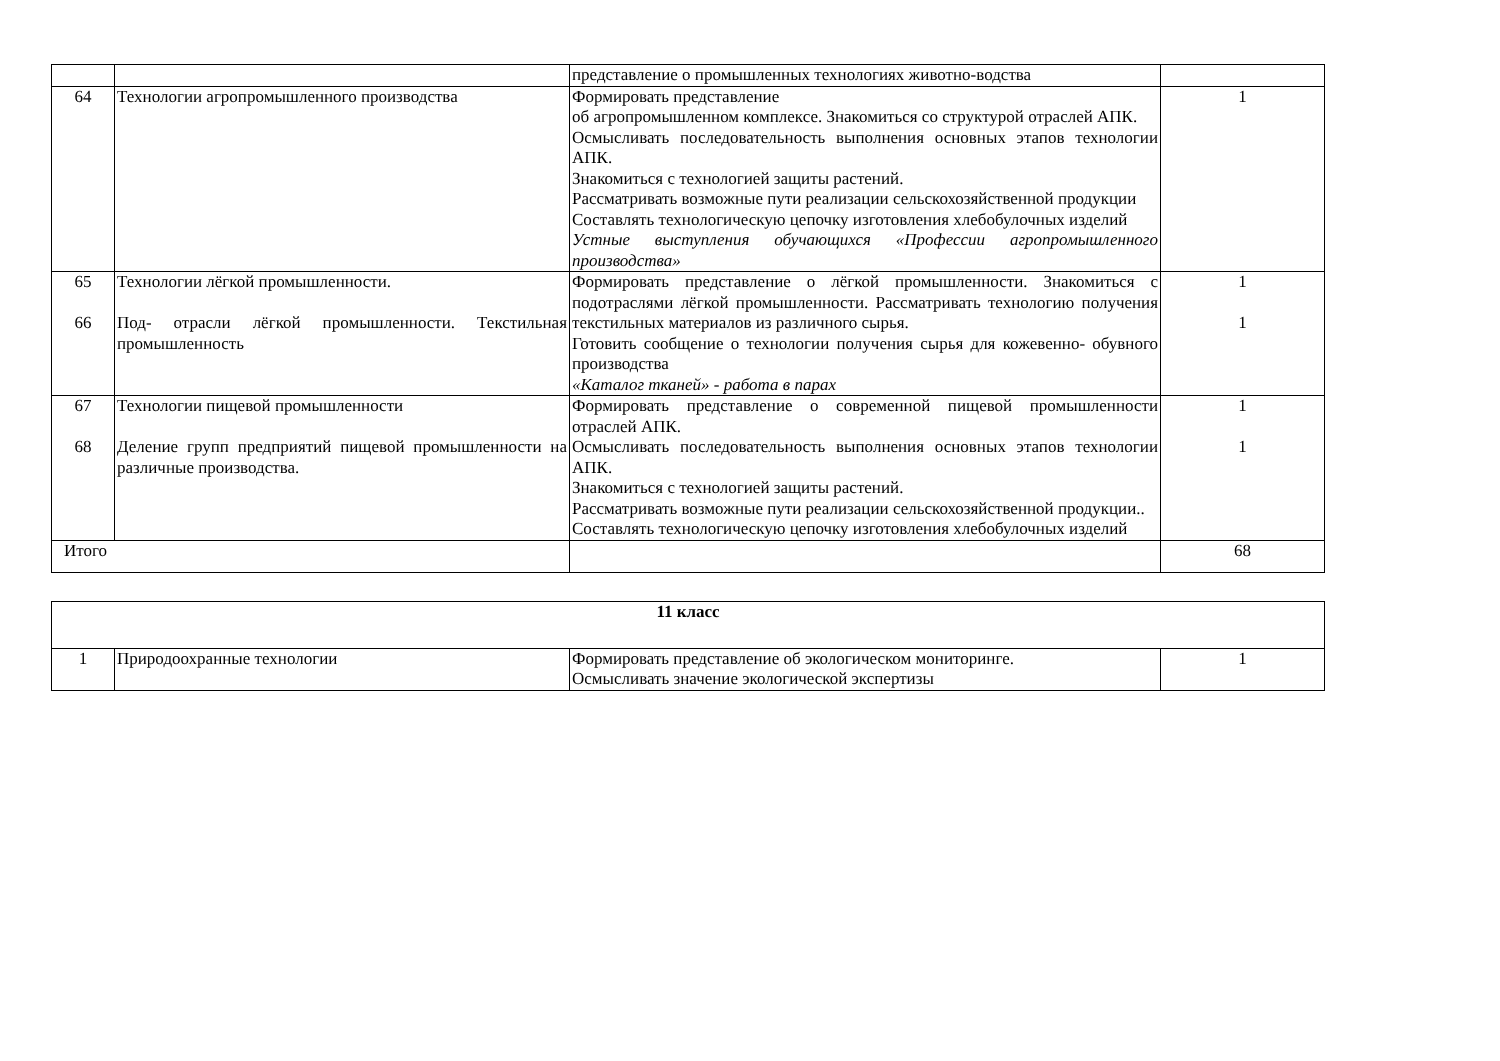| | | представление о промышленных технологиях животно-водства | |
| 64 | Технологии агропромышленного производства | Формировать представление об агропромышленном комплексе. Знакомиться со структурой отраслей АПК. Осмысливать последовательность выполнения основных этапов технологии АПК. Знакомиться с технологией защиты растений. Рассматривать возможные пути реализации сельскохозяйственной продукции Составлять технологическую цепочку изготовления хлебобулочных изделий Устные выступления обучающихся «Профессии агропромышленного производства» | 1 |
| 65 66 | Технологии лёгкой промышленности. Под- отрасли лёгкой промышленности. Текстильная промышленность | Формировать представление о лёгкой промышленности. Знакомиться с подотраслями лёгкой промышленности. Рассматривать технологию получения текстильных материалов из различного сырья. Готовить сообщение о технологии получения сырья для кожевенно- обувного производства «Каталог тканей» - работа в парах | 1 1 |
| 67 68 | Технологии пищевой промышленности Деление групп предприятий пищевой промышленности на различные производства. | Формировать представление о современной пищевой промышленности отраслей АПК. Осмысливать последовательность выполнения основных этапов технологии АПК. Знакомиться с технологией защиты растений. Рассматривать возможные пути реализации сельскохозяйственной продукции.. Составлять технологическую цепочку изготовления хлебобулочных изделий | 1 1 |
| Итого | | | 68 |
| 11 класс | | | |
| 1 | Природоохранные технологии | Формировать представление об экологическом мониторинге. Осмысливать значение экологической экспертизы | 1 |